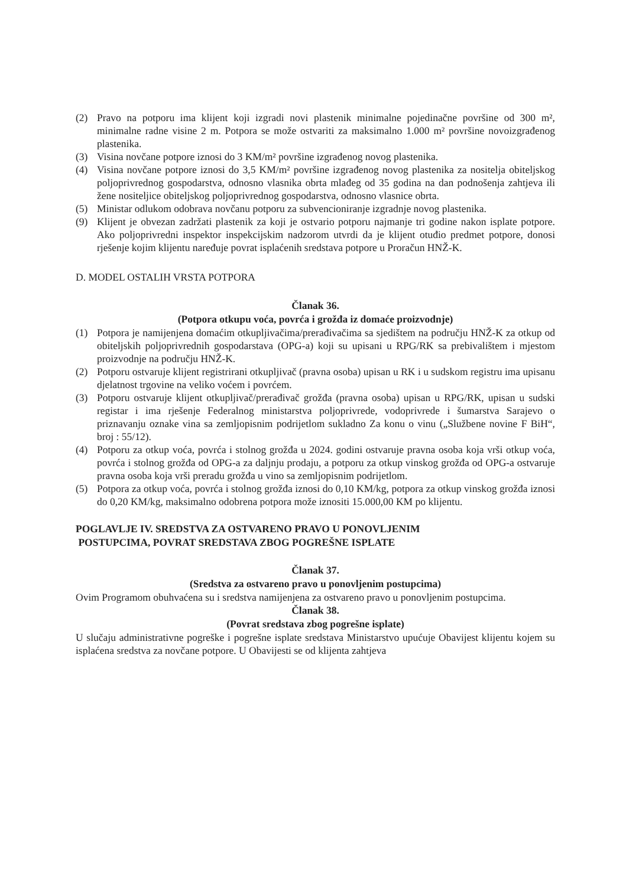(2) Pravo na potporu ima klijent koji izgradi novi plastenik minimalne pojedinačne površine od 300 m², minimalne radne visine 2 m. Potpora se može ostvariti za maksimalno 1.000 m² površine novoizgrađenog plastenika.
(3) Visina novčane potpore iznosi do 3 KM/m² površine izgrađenog novog plastenika.
(4) Visina novčane potpore iznosi do 3,5 KM/m² površine izgrađenog novog plastenika za nositelja obiteljskog poljoprivrednog gospodarstva, odnosno vlasnika obrta mlađeg od 35 godina na dan podnošenja zahtjeva ili žene nositeljice obiteljskog poljoprivrednog gospodarstva, odnosno vlasnice obrta.
(5) Ministar odlukom odobrava novčanu potporu za subvencioniranje izgradnje novog plastenika.
(9) Klijent je obvezan zadržati plastenik za koji je ostvario potporu najmanje tri godine nakon isplate potpore. Ako poljoprivredni inspektor inspekcijskim nadzorom utvrdi da je klijent otuđio predmet potpore, donosi rješenje kojim klijentu naređuje povrat isplaćenih sredstava potpore u Proračun HNŽ-K.
D. MODEL OSTALIH VRSTA POTPORA
Članak 36.
(Potpora otkupu voća, povrća i grožđa iz domaće proizvodnje)
(1) Potpora je namijenjena domaćim otkupljivačima/prerađivačima sa sjedištem na području HNŽ-K za otkup od obiteljskih poljoprivrednih gospodarstava (OPG-a) koji su upisani u RPG/RK sa prebivalištem i mjestom proizvodnje na području HNŽ-K.
(2) Potporu ostvaruje klijent registrirani otkupljivač (pravna osoba) upisan u RK i u sudskom registru ima upisanu djelatnost trgovine na veliko voćem i povrćem.
(3) Potporu ostvaruje klijent otkupljivač/prerađivač grožđa (pravna osoba) upisan u RPG/RK, upisan u sudski registar i ima rješenje Federalnog ministarstva poljoprivrede, vodoprivrede i šumarstva Sarajevo o priznavanju oznake vina sa zemljopisnim podrijetlom sukladno Za konu o vinu („Službene novine F BiH“, broj : 55/12).
(4) Potporu za otkup voća, povrća i stolnog grožđa u 2024. godini ostvaruje pravna osoba koja vrši otkup voća, povrća i stolnog grožđa od OPG-a za daljnju prodaju, a potporu za otkup vinskog grožđa od OPG-a ostvaruje pravna osoba koja vrši preradu grožđa u vino sa zemljopisnim podrijetlom.
(5) Potpora za otkup voća, povrća i stolnog grožđa iznosi do 0,10 KM/kg, potpora za otkup vinskog grožđa iznosi do 0,20 KM/kg, maksimalno odobrena potpora može iznositi 15.000,00 KM po klijentu.
POGLAVLJE IV. SREDSTVA ZA OSTVARENO PRAVO U PONOVLJENIM
POSTUPCIMA, POVRAT SREDSTAVA ZBOG POGREŠNE ISPLATE
Članak 37.
(Sredstva za ostvareno pravo u ponovljenim postupcima)
Ovim Programom obuhvaćena su i sredstva namijenjena za ostvareno pravo u ponovljenim postupcima.
Članak 38.
(Povrat sredstava zbog pogrešne isplate)
U slučaju administrativne pogreške i pogrešne isplate sredstava Ministarstvo upućuje Obavijest klijentu kojem su isplaćena sredstva za novčane potpore. U Obavijesti se od klijenta zahtjeva